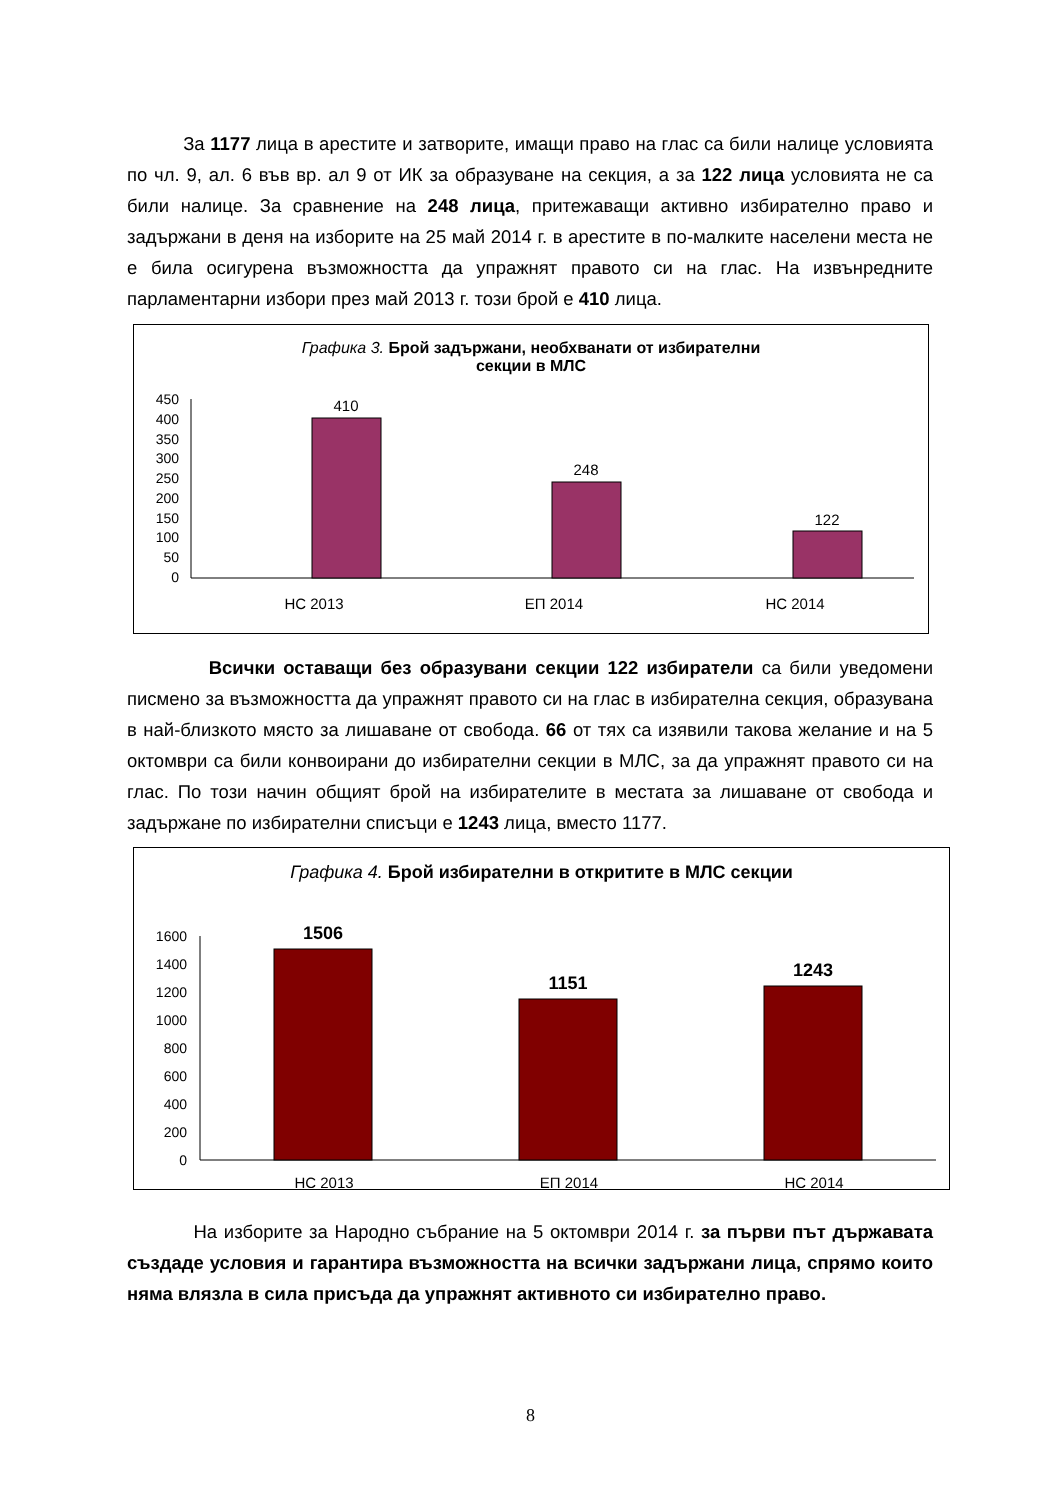За 1177 лица в арестите и затворите, имащи право на глас са били налице условията по чл. 9, ал. 6 във вр. ал 9 от ИК за образуване на секция, а за 122 лица условията не са били налице. За сравнение на 248 лица, притежаващи активно избирателно право и задържани в деня на изборите на 25 май 2014 г. в арестите в по-малките населени места не е била осигурена възможността да упражнят правото си на глас. На извънредните парламентарни избори през май 2013 г. този брой е 410 лица.
Графика 3. Брой задържани, необхванати от избирателни
секции в МЛС
450
400
350
300
250
200
150
100
50
0
410
248
122
НС 2013
ЕП 2014
НС 2014
Всички оставащи без образувани секции 122 избиратели са били уведомени писмено за възможността да упражнят правото си на глас в избирателна секция, образувана в най-близкото място за лишаване от свобода. 66 от тях са изявили такова желание и на 5 октомври са били конвоирани до избирателни секции в МЛС, за да упражнят правото си на глас. По този начин общият брой на избирателите в местата за лишаване от свобода и задържане по избирателни списъци е 1243 лица, вместо 1177.
Графика 4. Брой избирателни в откритите в МЛС секции
1600
1400
1200
1000
800
600
400
200
0
1506
1151
1243
НС 2013
ЕП 2014
НС 2014
На изборите за Народно събрание на 5 октомври 2014 г. за първи път държавата създаде условия и гарантира възможността на всички задържани лица, спрямо които няма влязла в сила присъда да упражнят активното си избирателно право.
8